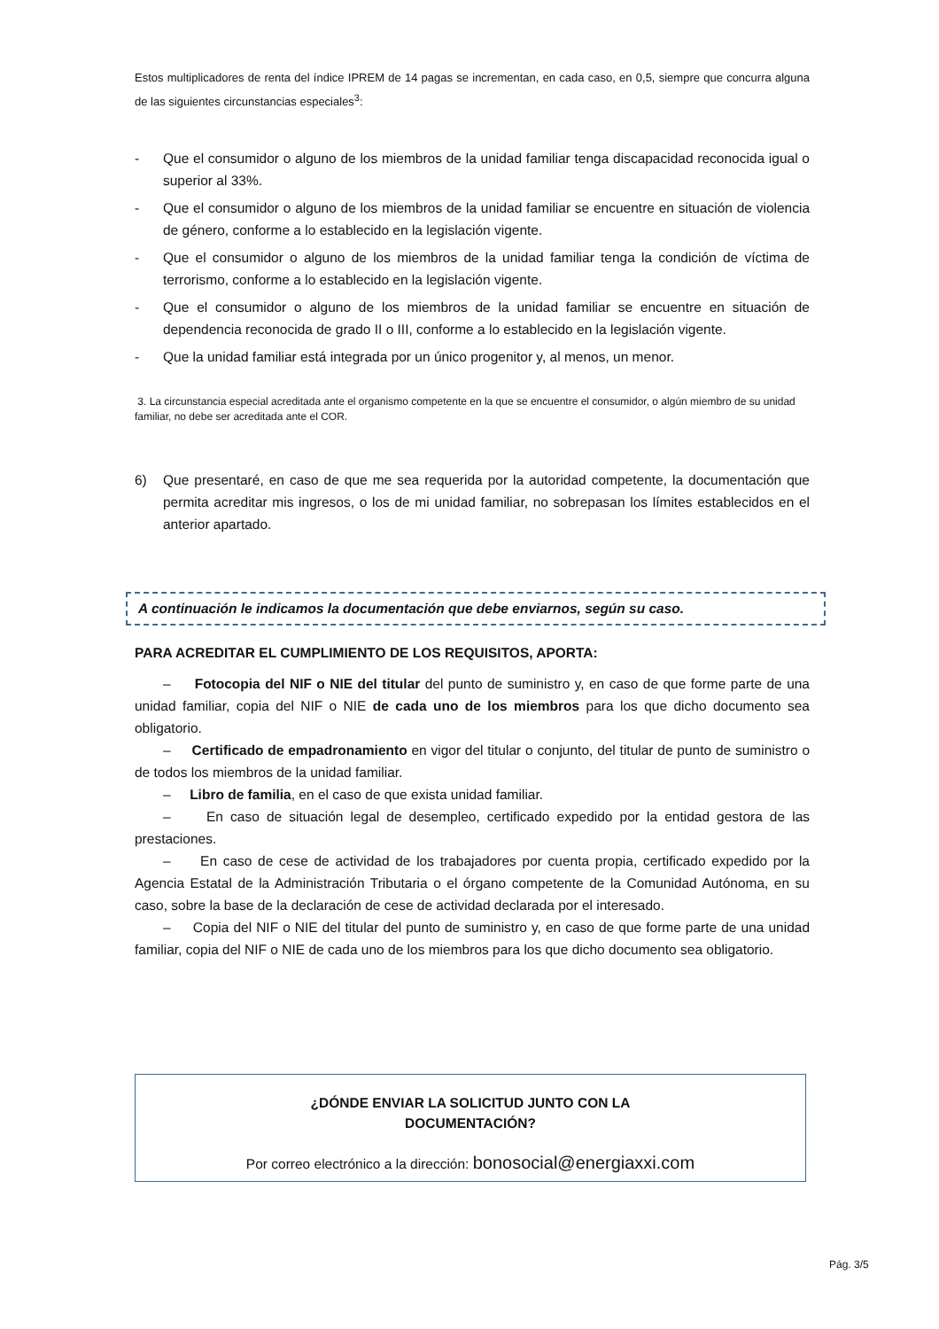Estos multiplicadores de renta del índice IPREM de 14 pagas se incrementan, en cada caso, en 0,5, siempre que concurra alguna de las siguientes circunstancias especiales<sup>3</sup>:
- Que el consumidor o alguno de los miembros de la unidad familiar tenga discapacidad reconocida igual o superior al 33%.
- Que el consumidor o alguno de los miembros de la unidad familiar se encuentre en situación de violencia de género, conforme a lo establecido en la legislación vigente.
- Que el consumidor o alguno de los miembros de la unidad familiar tenga la condición de víctima de terrorismo, conforme a lo establecido en la legislación vigente.
- Que el consumidor o alguno de los miembros de la unidad familiar se encuentre en situación de dependencia reconocida de grado II o III, conforme a lo establecido en la legislación vigente.
- Que la unidad familiar está integrada por un único progenitor y, al menos, un menor.
3. La circunstancia especial acreditada ante el organismo competente en la que se encuentre el consumidor, o algún miembro de su unidad familiar, no debe ser acreditada ante el COR.
6) Que presentaré, en caso de que me sea requerida por la autoridad competente, la documentación que permita acreditar mis ingresos, o los de mi unidad familiar, no sobrepasan los límites establecidos en el anterior apartado.
A continuación le indicamos la documentación que debe enviarnos, según su caso.
PARA ACREDITAR EL CUMPLIMIENTO DE LOS REQUISITOS, APORTA:
– Fotocopia del NIF o NIE del titular del punto de suministro y, en caso de que forme parte de una unidad familiar, copia del NIF o NIE de cada uno de los miembros para los que dicho documento sea obligatorio.
– Certificado de empadronamiento en vigor del titular o conjunto, del titular de punto de suministro o de todos los miembros de la unidad familiar.
– Libro de familia, en el caso de que exista unidad familiar.
– En caso de situación legal de desempleo, certificado expedido por la entidad gestora de las prestaciones.
– En caso de cese de actividad de los trabajadores por cuenta propia, certificado expedido por la Agencia Estatal de la Administración Tributaria o el órgano competente de la Comunidad Autónoma, en su caso, sobre la base de la declaración de cese de actividad declarada por el interesado.
– Copia del NIF o NIE del titular del punto de suministro y, en caso de que forme parte de una unidad familiar, copia del NIF o NIE de cada uno de los miembros para los que dicho documento sea obligatorio.
¿DÓNDE ENVIAR LA SOLICITUD JUNTO CON LA
DOCUMENTACIÓN?
Por correo electrónico a la dirección: bonosocial@energiaxxi.com
Pág. 3/5